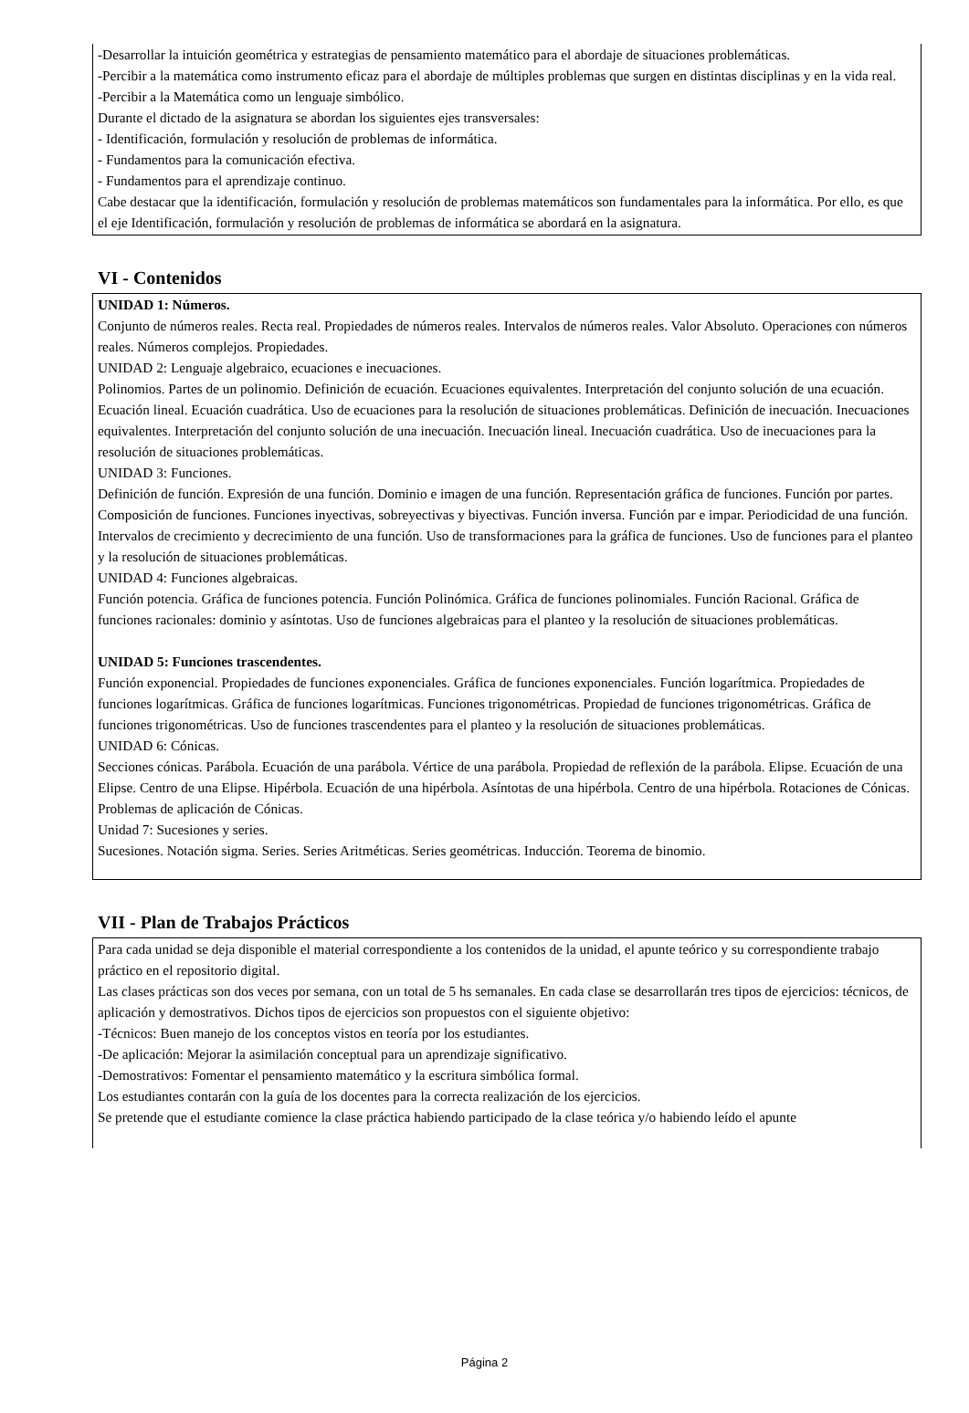-Desarrollar la intuición geométrica y estrategias de pensamiento matemático para el abordaje de situaciones problemáticas.
-Percibir a la matemática como instrumento eficaz para el abordaje de múltiples problemas que surgen en distintas disciplinas y en la vida real.
-Percibir a la Matemática como un lenguaje simbólico.
Durante el dictado de la asignatura se abordan los siguientes ejes transversales:
- Identificación, formulación y resolución de problemas de informática.
- Fundamentos para la comunicación efectiva.
- Fundamentos para el aprendizaje continuo.
Cabe destacar que la identificación, formulación y resolución de problemas matemáticos son fundamentales para la informática. Por ello, es que el eje Identificación, formulación y resolución de problemas de informática se abordará en la asignatura.
VI - Contenidos
UNIDAD 1: Números.
Conjunto de números reales. Recta real. Propiedades de números reales. Intervalos de números reales. Valor Absoluto. Operaciones con números reales. Números complejos. Propiedades.
UNIDAD 2: Lenguaje algebraico, ecuaciones e inecuaciones.
Polinomios. Partes de un polinomio. Definición de ecuación. Ecuaciones equivalentes. Interpretación del conjunto solución de una ecuación. Ecuación lineal. Ecuación cuadrática. Uso de ecuaciones para la resolución de situaciones problemáticas. Definición de inecuación. Inecuaciones equivalentes. Interpretación del conjunto solución de una inecuación. Inecuación lineal. Inecuación cuadrática. Uso de inecuaciones para la resolución de situaciones problemáticas.
UNIDAD 3: Funciones.
Definición de función. Expresión de una función. Dominio e imagen de una función. Representación gráfica de funciones. Función por partes. Composición de funciones. Funciones inyectivas, sobreyectivas y biyectivas. Función inversa. Función par e impar. Periodicidad de una función. Intervalos de crecimiento y decrecimiento de una función. Uso de transformaciones para la gráfica de funciones. Uso de funciones para el planteo y la resolución de situaciones problemáticas.
UNIDAD 4: Funciones algebraicas.
Función potencia. Gráfica de funciones potencia. Función Polinómica. Gráfica de funciones polinomiales. Función Racional. Gráfica de funciones racionales: dominio y asíntotas. Uso de funciones algebraicas para el planteo y la resolución de situaciones problemáticas.
UNIDAD 5: Funciones trascendentes.
Función exponencial. Propiedades de funciones exponenciales. Gráfica de funciones exponenciales. Función logarítmica. Propiedades de funciones logarítmicas. Gráfica de funciones logarítmicas. Funciones trigonométricas. Propiedad de funciones trigonométricas. Gráfica de funciones trigonométricas. Uso de funciones trascendentes para el planteo y la resolución de situaciones problemáticas.
UNIDAD 6: Cónicas.
Secciones cónicas. Parábola. Ecuación de una parábola. Vértice de una parábola. Propiedad de reflexión de la parábola. Elipse. Ecuación de una Elipse. Centro de una Elipse. Hipérbola. Ecuación de una hipérbola. Asíntotas de una hipérbola. Centro de una hipérbola. Rotaciones de Cónicas. Problemas de aplicación de Cónicas.
Unidad 7: Sucesiones y series.
Sucesiones. Notación sigma. Series. Series Aritméticas. Series geométricas. Inducción. Teorema de binomio.
VII - Plan de Trabajos Prácticos
Para cada unidad se deja disponible el material correspondiente a los contenidos de la unidad, el apunte teórico y su correspondiente trabajo práctico en el repositorio digital.
Las clases prácticas son dos veces por semana, con un total de 5 hs semanales. En cada clase se desarrollarán tres tipos de ejercicios: técnicos, de aplicación y demostrativos. Dichos tipos de ejercicios son propuestos con el siguiente objetivo:
-Técnicos: Buen manejo de los conceptos vistos en teoría por los estudiantes.
-De aplicación: Mejorar la asimilación conceptual para un aprendizaje significativo.
-Demostrativos: Fomentar el pensamiento matemático y la escritura simbólica formal.
Los estudiantes contarán con la guía de los docentes para la correcta realización de los ejercicios.
Se pretende que el estudiante comience la clase práctica habiendo participado de la clase teórica y/o habiendo leído el apunte
Página 2